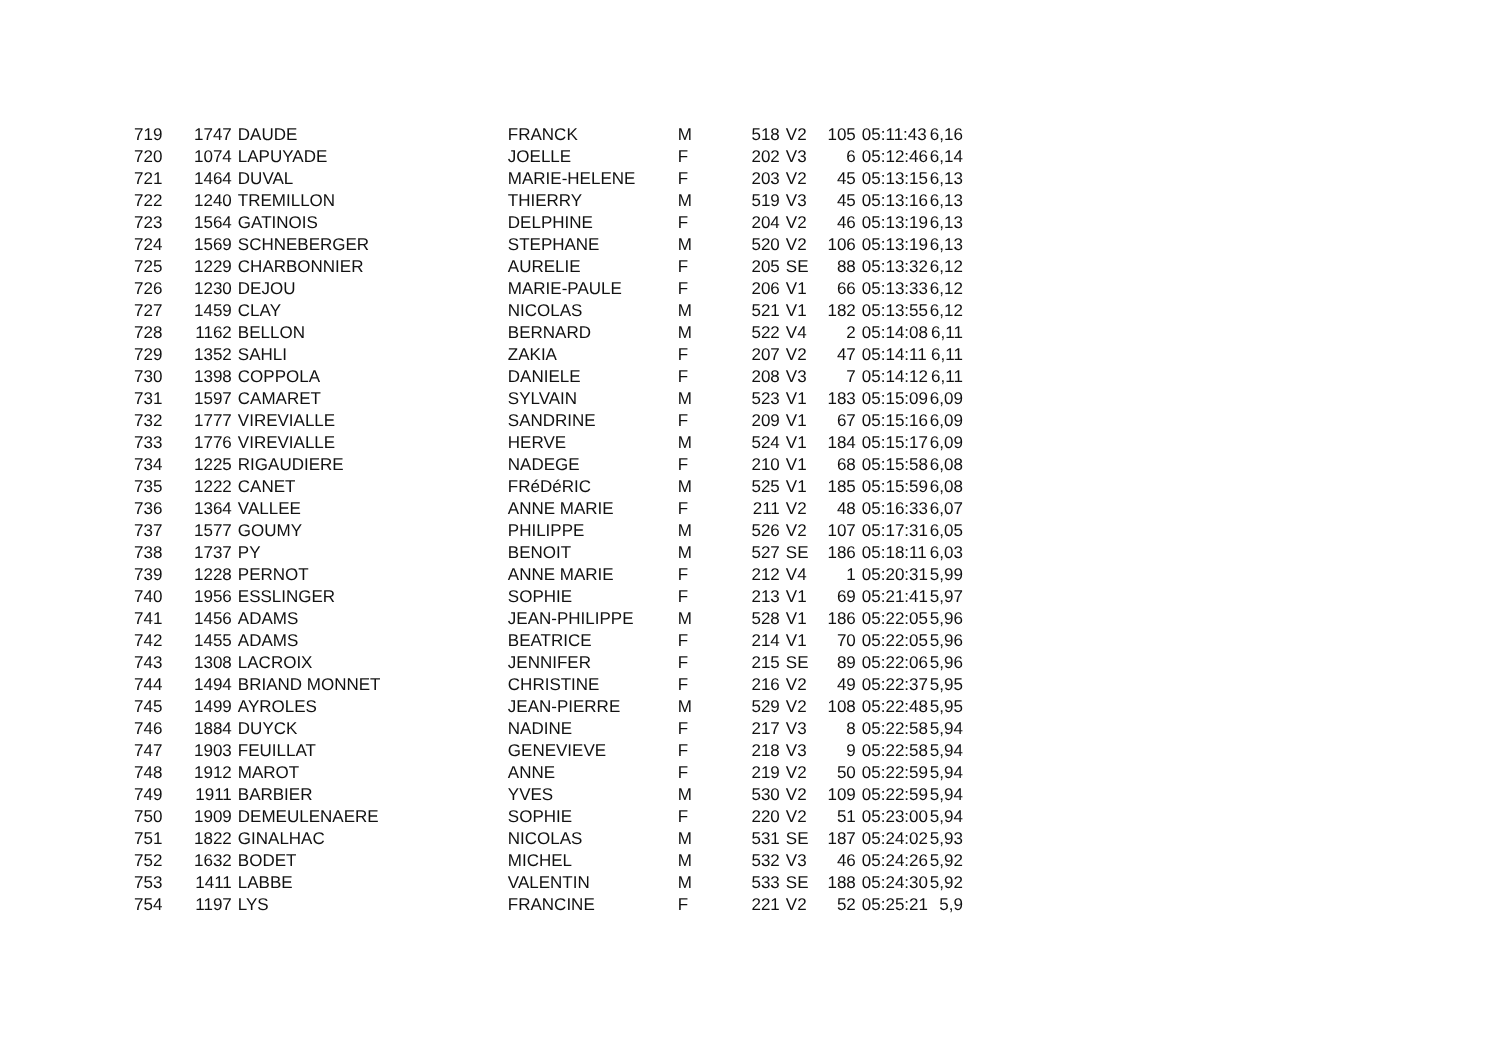| 719 | 1747 | DAUDE | FRANCK | M | 518 | V2 | 105 | 05:11:43 | 6,16 |
| 720 | 1074 | LAPUYADE | JOELLE | F | 202 | V3 | 6 | 05:12:46 | 6,14 |
| 721 | 1464 | DUVAL | MARIE-HELENE | F | 203 | V2 | 45 | 05:13:15 | 6,13 |
| 722 | 1240 | TREMILLON | THIERRY | M | 519 | V3 | 45 | 05:13:16 | 6,13 |
| 723 | 1564 | GATINOIS | DELPHINE | F | 204 | V2 | 46 | 05:13:19 | 6,13 |
| 724 | 1569 | SCHNEBERGER | STEPHANE | M | 520 | V2 | 106 | 05:13:19 | 6,13 |
| 725 | 1229 | CHARBONNIER | AURELIE | F | 205 | SE | 88 | 05:13:32 | 6,12 |
| 726 | 1230 | DEJOU | MARIE-PAULE | F | 206 | V1 | 66 | 05:13:33 | 6,12 |
| 727 | 1459 | CLAY | NICOLAS | M | 521 | V1 | 182 | 05:13:55 | 6,12 |
| 728 | 1162 | BELLON | BERNARD | M | 522 | V4 | 2 | 05:14:08 | 6,11 |
| 729 | 1352 | SAHLI | ZAKIA | F | 207 | V2 | 47 | 05:14:11 | 6,11 |
| 730 | 1398 | COPPOLA | DANIELE | F | 208 | V3 | 7 | 05:14:12 | 6,11 |
| 731 | 1597 | CAMARET | SYLVAIN | M | 523 | V1 | 183 | 05:15:09 | 6,09 |
| 732 | 1777 | VIREVIALLE | SANDRINE | F | 209 | V1 | 67 | 05:15:16 | 6,09 |
| 733 | 1776 | VIREVIALLE | HERVE | M | 524 | V1 | 184 | 05:15:17 | 6,09 |
| 734 | 1225 | RIGAUDIERE | NADEGE | F | 210 | V1 | 68 | 05:15:58 | 6,08 |
| 735 | 1222 | CANET | FRéDéRIC | M | 525 | V1 | 185 | 05:15:59 | 6,08 |
| 736 | 1364 | VALLEE | ANNE MARIE | F | 211 | V2 | 48 | 05:16:33 | 6,07 |
| 737 | 1577 | GOUMY | PHILIPPE | M | 526 | V2 | 107 | 05:17:31 | 6,05 |
| 738 | 1737 | PY | BENOIT | M | 527 | SE | 186 | 05:18:11 | 6,03 |
| 739 | 1228 | PERNOT | ANNE MARIE | F | 212 | V4 | 1 | 05:20:31 | 5,99 |
| 740 | 1956 | ESSLINGER | SOPHIE | F | 213 | V1 | 69 | 05:21:41 | 5,97 |
| 741 | 1456 | ADAMS | JEAN-PHILIPPE | M | 528 | V1 | 186 | 05:22:05 | 5,96 |
| 742 | 1455 | ADAMS | BEATRICE | F | 214 | V1 | 70 | 05:22:05 | 5,96 |
| 743 | 1308 | LACROIX | JENNIFER | F | 215 | SE | 89 | 05:22:06 | 5,96 |
| 744 | 1494 | BRIAND MONNET | CHRISTINE | F | 216 | V2 | 49 | 05:22:37 | 5,95 |
| 745 | 1499 | AYROLES | JEAN-PIERRE | M | 529 | V2 | 108 | 05:22:48 | 5,95 |
| 746 | 1884 | DUYCK | NADINE | F | 217 | V3 | 8 | 05:22:58 | 5,94 |
| 747 | 1903 | FEUILLAT | GENEVIEVE | F | 218 | V3 | 9 | 05:22:58 | 5,94 |
| 748 | 1912 | MAROT | ANNE | F | 219 | V2 | 50 | 05:22:59 | 5,94 |
| 749 | 1911 | BARBIER | YVES | M | 530 | V2 | 109 | 05:22:59 | 5,94 |
| 750 | 1909 | DEMEULENAERE | SOPHIE | F | 220 | V2 | 51 | 05:23:00 | 5,94 |
| 751 | 1822 | GINALHAC | NICOLAS | M | 531 | SE | 187 | 05:24:02 | 5,93 |
| 752 | 1632 | BODET | MICHEL | M | 532 | V3 | 46 | 05:24:26 | 5,92 |
| 753 | 1411 | LABBE | VALENTIN | M | 533 | SE | 188 | 05:24:30 | 5,92 |
| 754 | 1197 | LYS | FRANCINE | F | 221 | V2 | 52 | 05:25:21 | 5,9 |